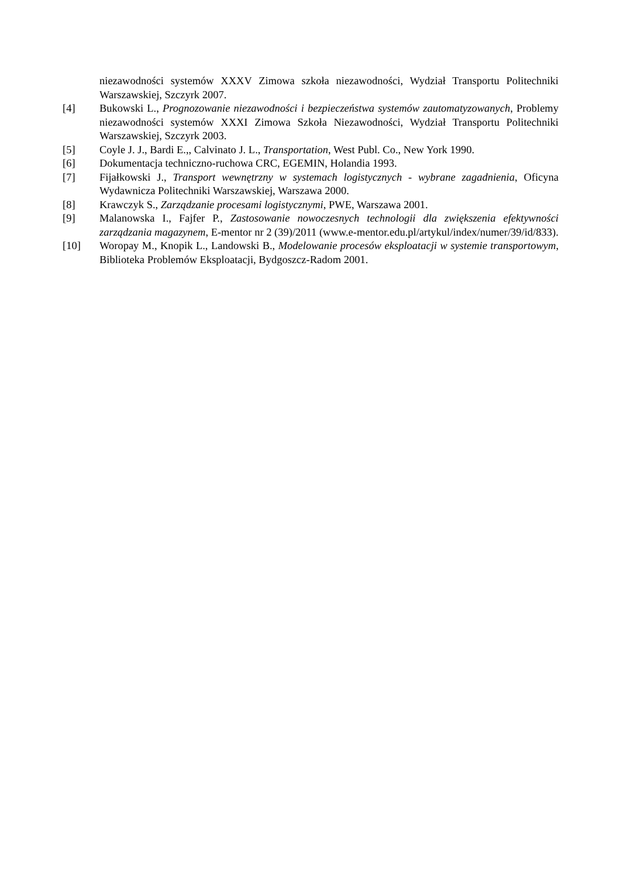niezawodności systemów XXXV Zimowa szkoła niezawodności, Wydział Transportu Politechniki Warszawskiej, Szczyrk 2007.
[4] Bukowski L., Prognozowanie niezawodności i bezpieczeństwa systemów zautomatyzowanych, Problemy niezawodności systemów XXXI Zimowa Szkoła Niezawodności, Wydział Transportu Politechniki Warszawskiej, Szczyrk 2003.
[5] Coyle J. J., Bardi E.,, Calvinato J. L., Transportation, West Publ. Co., New York 1990.
[6] Dokumentacja techniczno-ruchowa CRC, EGEMIN, Holandia 1993.
[7] Fijałkowski J., Transport wewnętrzny w systemach logistycznych - wybrane zagadnienia, Oficyna Wydawnicza Politechniki Warszawskiej, Warszawa 2000.
[8] Krawczyk S., Zarządzanie procesami logistycznymi, PWE, Warszawa 2001.
[9] Malanowska I., Fajfer P., Zastosowanie nowoczesnych technologii dla zwiększenia efektywności zarządzania magazynem, E-mentor nr 2 (39)/2011 (www.e-mentor.edu.pl/artykul/index/numer/39/id/833).
[10] Woropay M., Knopik L., Landowski B., Modelowanie procesów eksploatacji w systemie transportowym, Biblioteka Problemów Eksploatacji, Bydgoszcz-Radom 2001.